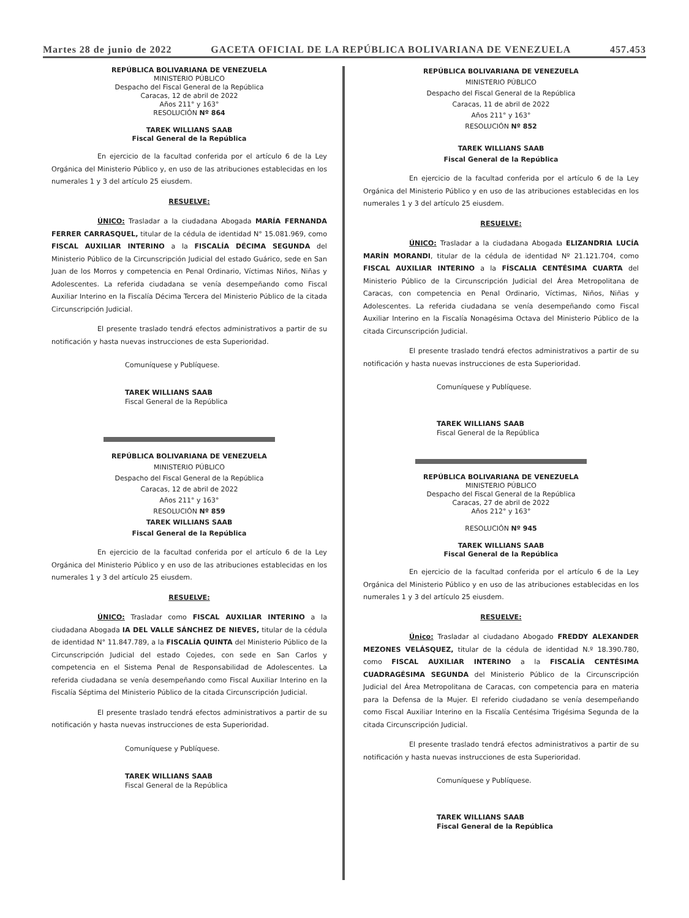Martes 28 de junio de 2022 GACETA OFICIAL DE LA REPÚBLICA BOLIVARIANA DE VENEZUELA 457.453
REPÚBLICA BOLIVARIANA DE VENEZUELA
MINISTERIO PÚBLICO
Despacho del Fiscal General de la República
Caracas, 12 de abril de 2022
Años 211° y 163°
RESOLUCIÓN Nº 864
TAREK WILLIANS SAAB
Fiscal General de la República
En ejercicio de la facultad conferida por el artículo 6 de la Ley Orgánica del Ministerio Público y, en uso de las atribuciones establecidas en los numerales 1 y 3 del artículo 25 eiusdem.
RESUELVE:
ÚNICO: Trasladar a la ciudadana Abogada MARÍA FERNANDA FERRER CARRASQUEL, titular de la cédula de identidad N° 15.081.969, como FISCAL AUXILIAR INTERINO a la FISCALÍA DÉCIMA SEGUNDA del Ministerio Público de la Circunscripción Judicial del estado Guárico, sede en San Juan de los Morros y competencia en Penal Ordinario, Víctimas Niños, Niñas y Adolescentes. La referida ciudadana se venía desempeñando como Fiscal Auxiliar Interino en la Fiscalía Décima Tercera del Ministerio Público de la citada Circunscripción Judicial.
El presente traslado tendrá efectos administrativos a partir de su notificación y hasta nuevas instrucciones de esta Superioridad.
Comuníquese y Publíquese.
TAREK WILLIANS SAAB
Fiscal General de la República
REPÚBLICA BOLIVARIANA DE VENEZUELA
MINISTERIO PÚBLICO
Despacho del Fiscal General de la República
Caracas, 12 de abril de 2022
Años 211° y 163°
RESOLUCIÓN Nº 859
TAREK WILLIANS SAAB
Fiscal General de la República
En ejercicio de la facultad conferida por el artículo 6 de la Ley Orgánica del Ministerio Público y en uso de las atribuciones establecidas en los numerales 1 y 3 del artículo 25 eiusdem.
RESUELVE:
ÚNICO: Trasladar como FISCAL AUXILIAR INTERINO a la ciudadana Abogada IA DEL VALLE SÁNCHEZ DE NIEVES, titular de la cédula de identidad N° 11.847.789, a la FISCALÍA QUINTA del Ministerio Público de la Circunscripción Judicial del estado Cojedes, con sede en San Carlos y competencia en el Sistema Penal de Responsabilidad de Adolescentes. La referida ciudadana se venía desempeñando como Fiscal Auxiliar Interino en la Fiscalía Séptima del Ministerio Público de la citada Circunscripción Judicial.
El presente traslado tendrá efectos administrativos a partir de su notificación y hasta nuevas instrucciones de esta Superioridad.
Comuníquese y Publíquese.
TAREK WILLIANS SAAB
Fiscal General de la República
REPÚBLICA BOLIVARIANA DE VENEZUELA
MINISTERIO PÚBLICO
Despacho del Fiscal General de la República
Caracas, 11 de abril de 2022
Años 211° y 163°
RESOLUCIÓN Nº 852
TAREK WILLIANS SAAB
Fiscal General de la República
En ejercicio de la facultad conferida por el artículo 6 de la Ley Orgánica del Ministerio Público y en uso de las atribuciones establecidas en los numerales 1 y 3 del artículo 25 eiusdem.
RESUELVE:
ÚNICO: Trasladar a la ciudadana Abogada ELIZANDRIA LUCÍA MARÍN MORANDI, titular de la cédula de identidad Nº 21.121.704, como FISCAL AUXILIAR INTERINO a la FÍSCALIA CENTÉSIMA CUARTA del Ministerio Público de la Circunscripción Judicial del Área Metropolitana de Caracas, con competencia en Penal Ordinario, Víctimas, Niños, Niñas y Adolescentes. La referida ciudadana se venía desempeñando como Fiscal Auxiliar Interino en la Fiscalía Nonagésima Octava del Ministerio Público de la citada Circunscripción Judicial.
El presente traslado tendrá efectos administrativos a partir de su notificación y hasta nuevas instrucciones de esta Superioridad.
Comuníquese y Publíquese.
TAREK WILLIANS SAAB
Fiscal General de la República
REPÚBLICA BOLIVARIANA DE VENEZUELA
MINISTERIO PÚBLICO
Despacho del Fiscal General de la República
Caracas, 27 de abril de 2022
Años 212° y 163°
RESOLUCIÓN Nº 945
TAREK WILLIANS SAAB
Fiscal General de la República
En ejercicio de la facultad conferida por el artículo 6 de la Ley Orgánica del Ministerio Público y en uso de las atribuciones establecidas en los numerales 1 y 3 del artículo 25 eiusdem.
RESUELVE:
Único: Trasladar al ciudadano Abogado FREDDY ALEXANDER MEZONES VELÁSQUEZ, titular de la cédula de identidad N.º 18.390.780, como FISCAL AUXILIAR INTERINO a la FISCALÍA CENTÉSIMA CUADRAGÉSIMA SEGUNDA del Ministerio Público de la Circunscripción Judicial del Área Metropolitana de Caracas, con competencia para en materia para la Defensa de la Mujer. El referido ciudadano se venía desempeñando como Fiscal Auxiliar Interino en la Fiscalía Centésima Trigésima Segunda de la citada Circunscripción Judicial.
El presente traslado tendrá efectos administrativos a partir de su notificación y hasta nuevas instrucciones de esta Superioridad.
Comuníquese y Publíquese.
TAREK WILLIANS SAAB
Fiscal General de la República